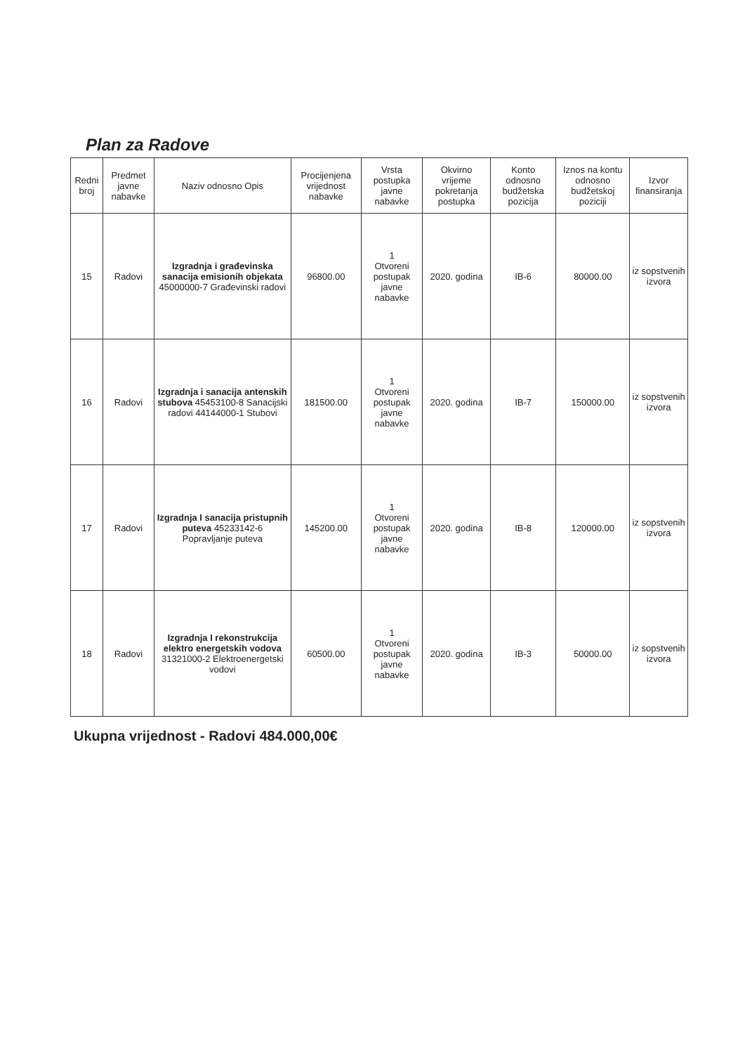Plan za Radove
| Redni broj | Predmet javne nabavke | Naziv odnosno Opis | Procijenjena vrijednost nabavke | Vrsta postupka javne nabavke | Okvirno vrijeme pokretanja postupka | Konto odnosno budžetska pozicija | Iznos na kontu odnosno budžetskoj poziciji | Izvor finansiranja |
| --- | --- | --- | --- | --- | --- | --- | --- | --- |
| 15 | Radovi | Izgradnja i građevinska sanacija emisionih objekata 45000000-7 Građevinski radovi | 96800.00 | 1 Otvoreni postupak javne nabavke | 2020. godina | IB-6 | 80000.00 | iz sopstvenih izvora |
| 16 | Radovi | Izgradnja i sanacija antenskih stubova 45453100-8 Sanacijski radovi 44144000-1 Stubovi | 181500.00 | 1 Otvoreni postupak javne nabavke | 2020. godina | IB-7 | 150000.00 | iz sopstvenih izvora |
| 17 | Radovi | Izgradnja I sanacija pristupnih puteva 45233142-6 Popravljanje puteva | 145200.00 | 1 Otvoreni postupak javne nabavke | 2020. godina | IB-8 | 120000.00 | iz sopstvenih izvora |
| 18 | Radovi | Izgradnja I rekonstrukcija elektro energetskih vodova 31321000-2 Elektroenergetski vodovi | 60500.00 | 1 Otvoreni postupak javne nabavke | 2020. godina | IB-3 | 50000.00 | iz sopstvenih izvora |
Ukupna vrijednost - Radovi 484.000,00€